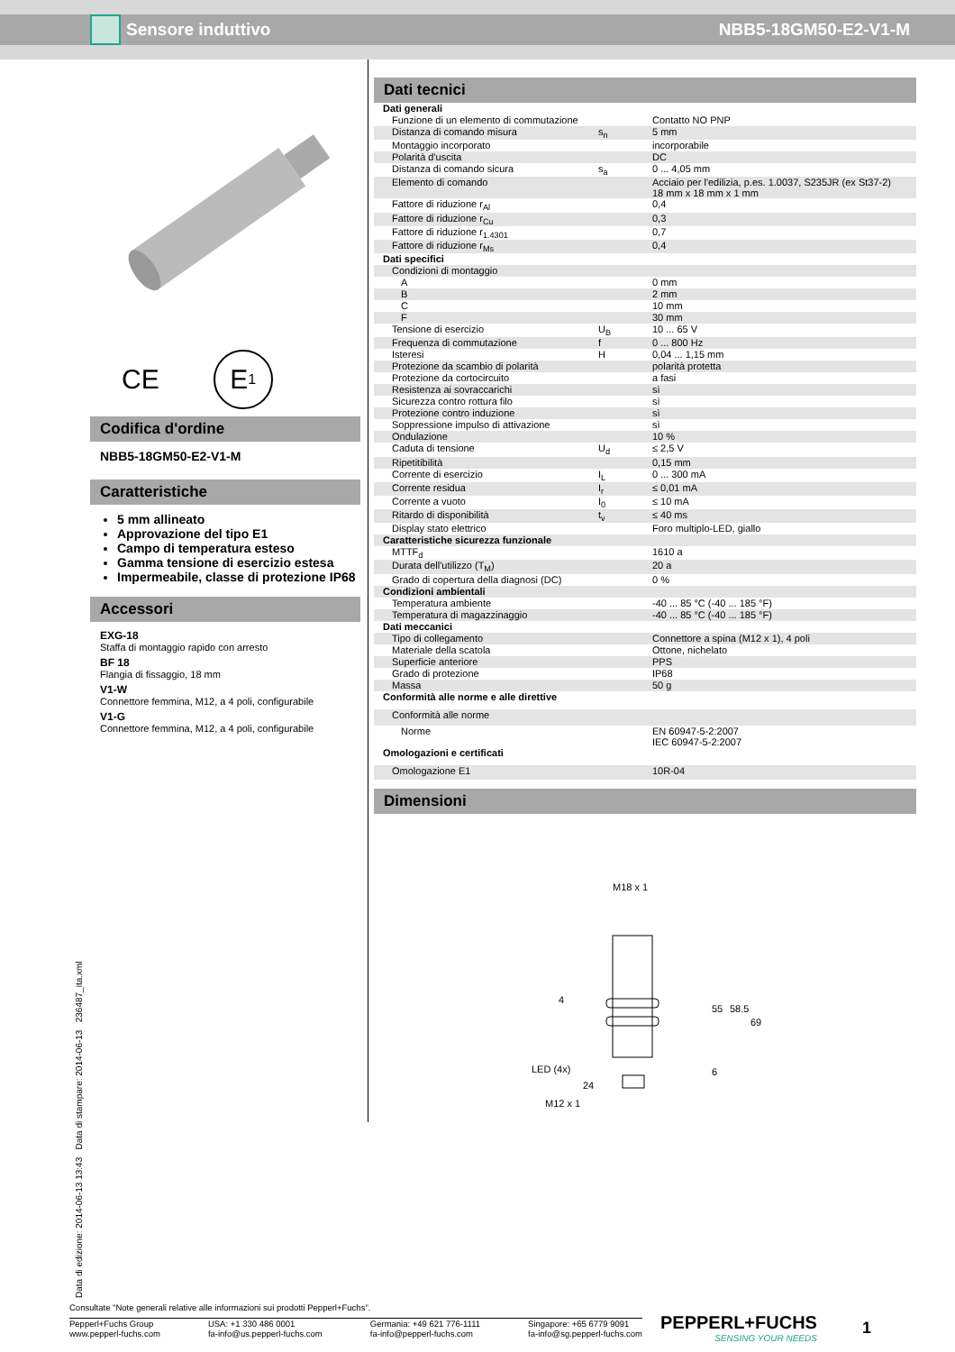Sensore induttivo NBB5-18GM50-E2-V1-M
CE E<sub>1</sub>
Codifica d'ordine
NBB5-18GM50-E2-V1-M
Caratteristiche
5 mm allineato
Approvazione del tipo E1
Campo di temperatura esteso
Gamma tensione di esercizio estesa
Impermeabile, classe di protezione IP68
Accessori
EXG-18
Staffa di montaggio rapido con arresto
BF 18
Flangia di fissaggio, 18 mm
V1-W
Connettore femmina, M12, a 4 poli, configurabile
V1-G
Connettore femmina, M12, a 4 poli, configurabile
Dati tecnici
| Dati generali | | |
| Funzione di un elemento di commutazione | | Contatto NO PNP |
| Distanza di comando misura | s<sub>n</sub> | 5 mm |
| Montaggio incorporato | | incorporabile |
| Polarità d'uscita | | DC |
| Distanza di comando sicura | s<sub>a</sub> | 0 ... 4,05 mm |
| Elemento di comando | | Acciaio per l'edilizia, p.es. 1.0037, S235JR (ex St37-2) 18 mm x 18 mm x 1 mm |
| Fattore di riduzione r<sub>Al</sub> | | 0,4 |
| Fattore di riduzione r<sub>Cu</sub> | | 0,3 |
| Fattore di riduzione r<sub>1.4301</sub> | | 0,7 |
| Fattore di riduzione r<sub>Ms</sub> | | 0,4 |
| Dati specifici | | |
| Condizioni di montaggio | | |
| A | | 0 mm |
| B | | 2 mm |
| C | | 10 mm |
| F | | 30 mm |
| Tensione di esercizio | U<sub>B</sub> | 10 ... 65 V |
| Frequenza di commutazione | f | 0 ... 800 Hz |
| Isteresi | H | 0,04 ... 1,15 mm |
| Protezione da scambio di polarità | | polarità protetta |
| Protezione da cortocircuito | | a fasi |
| Resistenza ai sovraccarichi | | sì |
| Sicurezza contro rottura filo | | sì |
| Protezione contro induzione | | sì |
| Soppressione impulso di attivazione | | sì |
| Ondulazione | | 10 % |
| Caduta di tensione | U<sub>d</sub> | ≤ 2,5 V |
| Ripetitibilità | | 0,15 mm |
| Corrente di esercizio | I<sub>L</sub> | 0 ... 300 mA |
| Corrente residua | I<sub>r</sub> | ≤ 0,01 mA |
| Corrente a vuoto | I<sub>0</sub> | ≤ 10 mA |
| Ritardo di disponibilità | t<sub>v</sub> | ≤ 40 ms |
| Display stato elettrico | | Foro multiplo-LED, giallo |
| Caratteristiche sicurezza funzionale | | |
| MTTF<sub>d</sub> | | 1610 a |
| Durata dell'utilizzo (T<sub>M</sub>) | | 20 a |
| Grado di copertura della diagnosi (DC) | | 0 % |
| Condizioni ambientali | | |
| Temperatura ambiente | | -40 ... 85 °C (-40 ... 185 °F) |
| Temperatura di magazzinaggio | | -40 ... 85 °C (-40 ... 185 °F) |
| Dati meccanici | | |
| Tipo di collegamento | | Connettore a spina (M12 x 1), 4 poli |
| Materiale della scatola | | Ottone, nichelato |
| Superficie anteriore | | PPS |
| Grado di protezione | | IP68 |
| Massa | | 50 g |
| Conformità alle norme e alle direttive | | |
| Conformità alle norme | | |
| Norme | | EN 60947-5-2:2007 IEC 60947-5-2:2007 |
| Omologazioni e certificati | | |
| Omologazione E1 | | 10R-04 |
Dimensioni
M18 x 1
4
24
55
58.5
69
LED (4x)
6
M12 x 1
Data di edizione: 2014-06-13 13:43 Data di stampare: 2014-06-13 236487_ita.xml
Consultate "Note generali relative alle informazioni sui prodotti Pepperl+Fuchs".
Pepperl+Fuchs Group
www.pepperl-fuchs.com
USA: +1 330 486 0001
fa-info@us.pepperl-fuchs.com
Germania: +49 621 776-1111
fa-info@pepperl-fuchs.com
Singapore: +65 6779 9091
fa-info@sg.pepperl-fuchs.com
PEPPERL+FUCHS
SENSING YOUR NEEDS
1